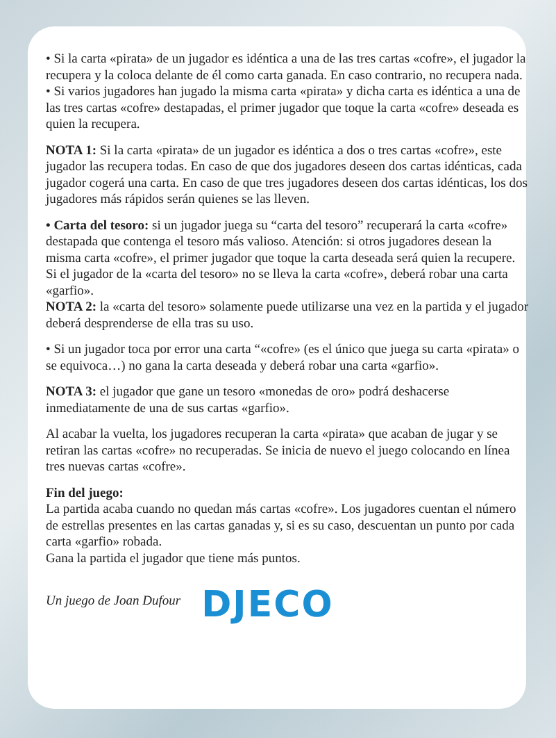• Si la carta «pirata» de un jugador es idéntica a una de las tres cartas «cofre», el jugador la recupera y la coloca delante de él como carta ganada. En caso contrario, no recupera nada.
• Si varios jugadores han jugado la misma carta «pirata» y dicha carta es idéntica a una de las tres cartas «cofre» destapadas, el primer jugador que toque la carta «cofre» deseada es quien la recupera.
NOTA 1: Si la carta «pirata» de un jugador es idéntica a dos o tres cartas «cofre», este jugador las recupera todas. En caso de que dos jugadores deseen dos cartas idénticas, cada jugador cogerá una carta. En caso de que tres jugadores deseen dos cartas idénticas, los dos jugadores más rápidos serán quienes se las lleven.
• Carta del tesoro: si un jugador juega su “carta del tesoro” recuperará la carta «cofre» destapada que contenga el tesoro más valioso. Atención: si otros jugadores desean la misma carta «cofre», el primer jugador que toque la carta deseada será quien la recupere. Si el jugador de la «carta del tesoro» no se lleva la carta «cofre», deberá robar una carta «garfio».
NOTA 2: la «carta del tesoro» solamente puede utilizarse una vez en la partida y el jugador deberá desprenderse de ella tras su uso.
• Si un jugador toca por error una carta “«cofre» (es el único que juega su carta «pirata» o se equivoca…) no gana la carta deseada y deberá robar una carta «garfio».
NOTA 3: el jugador que gane un tesoro «monedas de oro» podrá deshacerse inmediatamente de una de sus cartas «garfio».
Al acabar la vuelta, los jugadores recuperan la carta «pirata» que acaban de jugar y se retiran las cartas «cofre» no recuperadas. Se inicia de nuevo el juego colocando en línea tres nuevas cartas «cofre».
Fin del juego:
La partida acaba cuando no quedan más cartas «cofre». Los jugadores cuentan el número de estrellas presentes en las cartas ganadas y, si es su caso, descuentan un punto por cada carta «garfio» robada.
Gana la partida el jugador que tiene más puntos.
Un juego de Joan Dufour DJECO